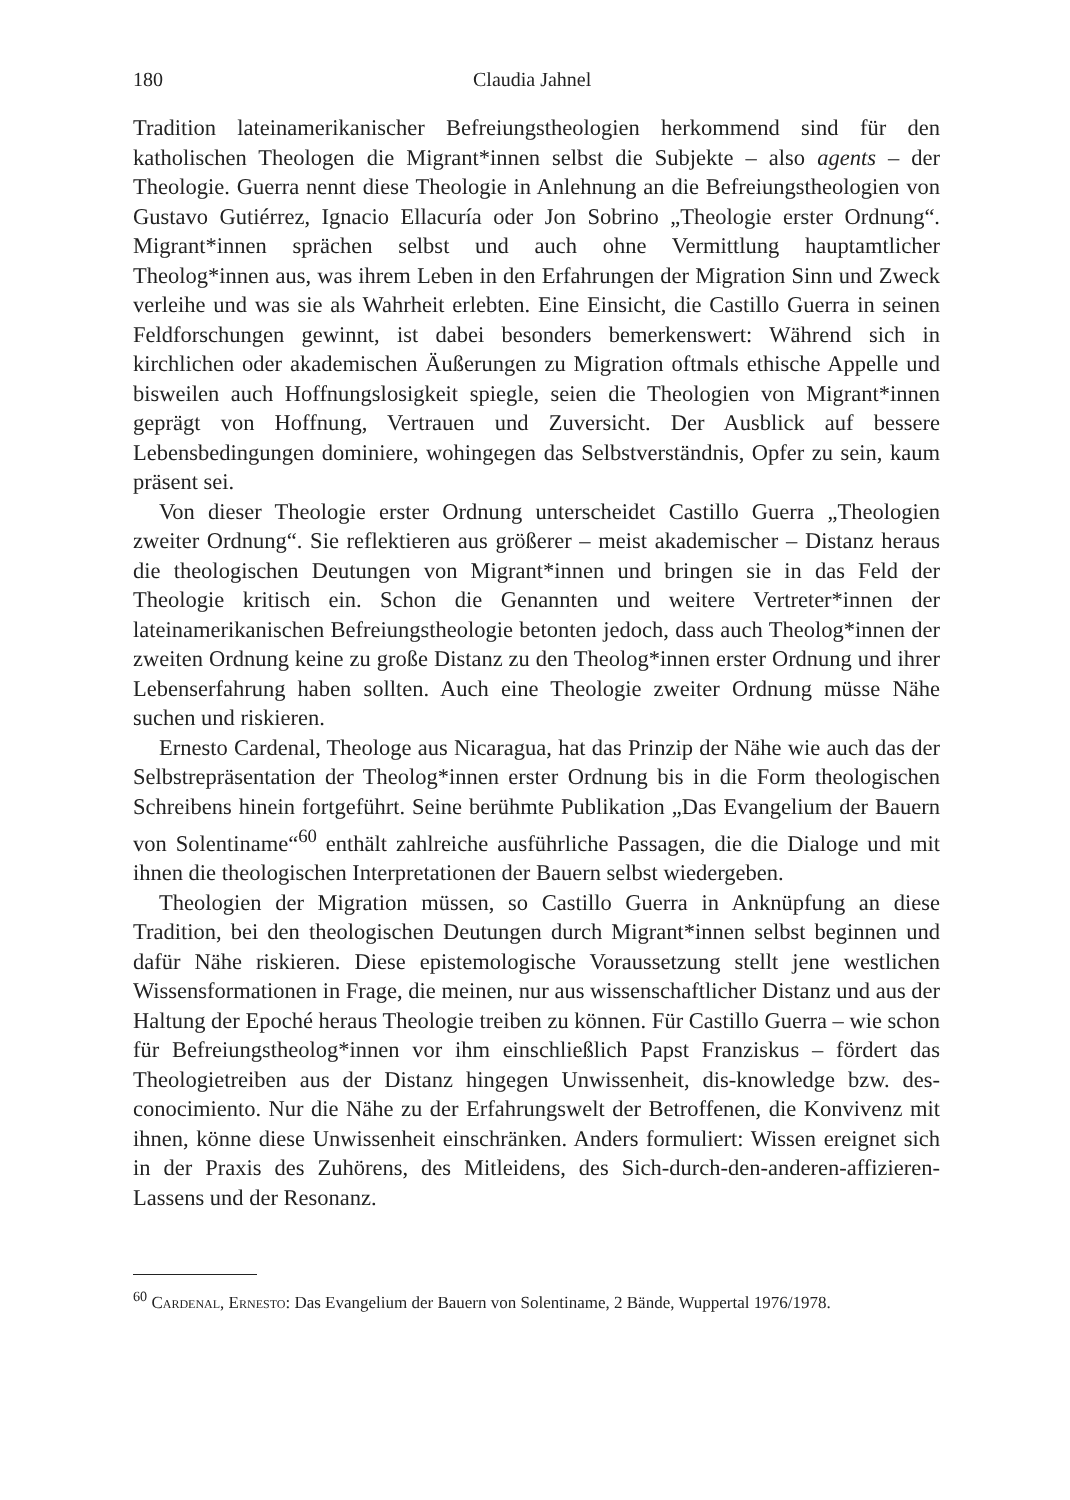180 Claudia Jahnel
Tradition lateinamerikanischer Befreiungstheologien herkommend sind für den katholischen Theologen die Migrant*innen selbst die Subjekte – also agents – der Theologie. Guerra nennt diese Theologie in Anlehnung an die Befreiungstheologien von Gustavo Gutiérrez, Ignacio Ellacuría oder Jon Sobrino „Theologie erster Ordnung“. Migrant*innen sprächen selbst und auch ohne Vermittlung hauptamtlicher Theolog*innen aus, was ihrem Leben in den Erfahrungen der Migration Sinn und Zweck verleihe und was sie als Wahrheit erlebten. Eine Einsicht, die Castillo Guerra in seinen Feldforschungen gewinnt, ist dabei besonders bemerkenswert: Während sich in kirchlichen oder akademischen Äußerungen zu Migration oftmals ethische Appelle und bisweilen auch Hoffnungslosigkeit spiegle, seien die Theologien von Migrant*innen geprägt von Hoffnung, Vertrauen und Zuversicht. Der Ausblick auf bessere Lebensbedingungen dominiere, wohingegen das Selbstverständnis, Opfer zu sein, kaum präsent sei.
Von dieser Theologie erster Ordnung unterscheidet Castillo Guerra „Theologien zweiter Ordnung“. Sie reflektieren aus größerer – meist akademischer – Distanz heraus die theologischen Deutungen von Migrant*innen und bringen sie in das Feld der Theologie kritisch ein. Schon die Genannten und weitere Vertreter*innen der lateinamerikanischen Befreiungstheologie betonten jedoch, dass auch Theolog*innen der zweiten Ordnung keine zu große Distanz zu den Theolog*innen erster Ordnung und ihrer Lebenserfahrung haben sollten. Auch eine Theologie zweiter Ordnung müsse Nähe suchen und riskieren.
Ernesto Cardenal, Theologe aus Nicaragua, hat das Prinzip der Nähe wie auch das der Selbstrepräsentation der Theolog*innen erster Ordnung bis in die Form theologischen Schreibens hinein fortgeführt. Seine berühmte Publikation „Das Evangelium der Bauern von Solentiname“<sup>60</sup> enthält zahlreiche ausführliche Passagen, die die Dialoge und mit ihnen die theologischen Interpretationen der Bauern selbst wiedergeben.
Theologien der Migration müssen, so Castillo Guerra in Anknüpfung an diese Tradition, bei den theologischen Deutungen durch Migrant*innen selbst beginnen und dafür Nähe riskieren. Diese epistemologische Voraussetzung stellt jene westlichen Wissensformationen in Frage, die meinen, nur aus wissenschaftlicher Distanz und aus der Haltung der Epoché heraus Theologie treiben zu können. Für Castillo Guerra – wie schon für Befreiungstheolog*innen vor ihm einschließlich Papst Franziskus – fördert das Theologietreiben aus der Distanz hingegen Unwissenheit, dis-knowledge bzw. des-conocimiento. Nur die Nähe zu der Erfahrungswelt der Betroffenen, die Konvivenz mit ihnen, könne diese Unwissenheit einschränken. Anders formuliert: Wissen ereignet sich in der Praxis des Zuhörens, des Mitleidens, des Sich-durch-den-anderen-affizieren-Lassens und der Resonanz.
<sup>60</sup> Cardenal, Ernesto: Das Evangelium der Bauern von Solentiname, 2 Bände, Wuppertal 1976/1978.